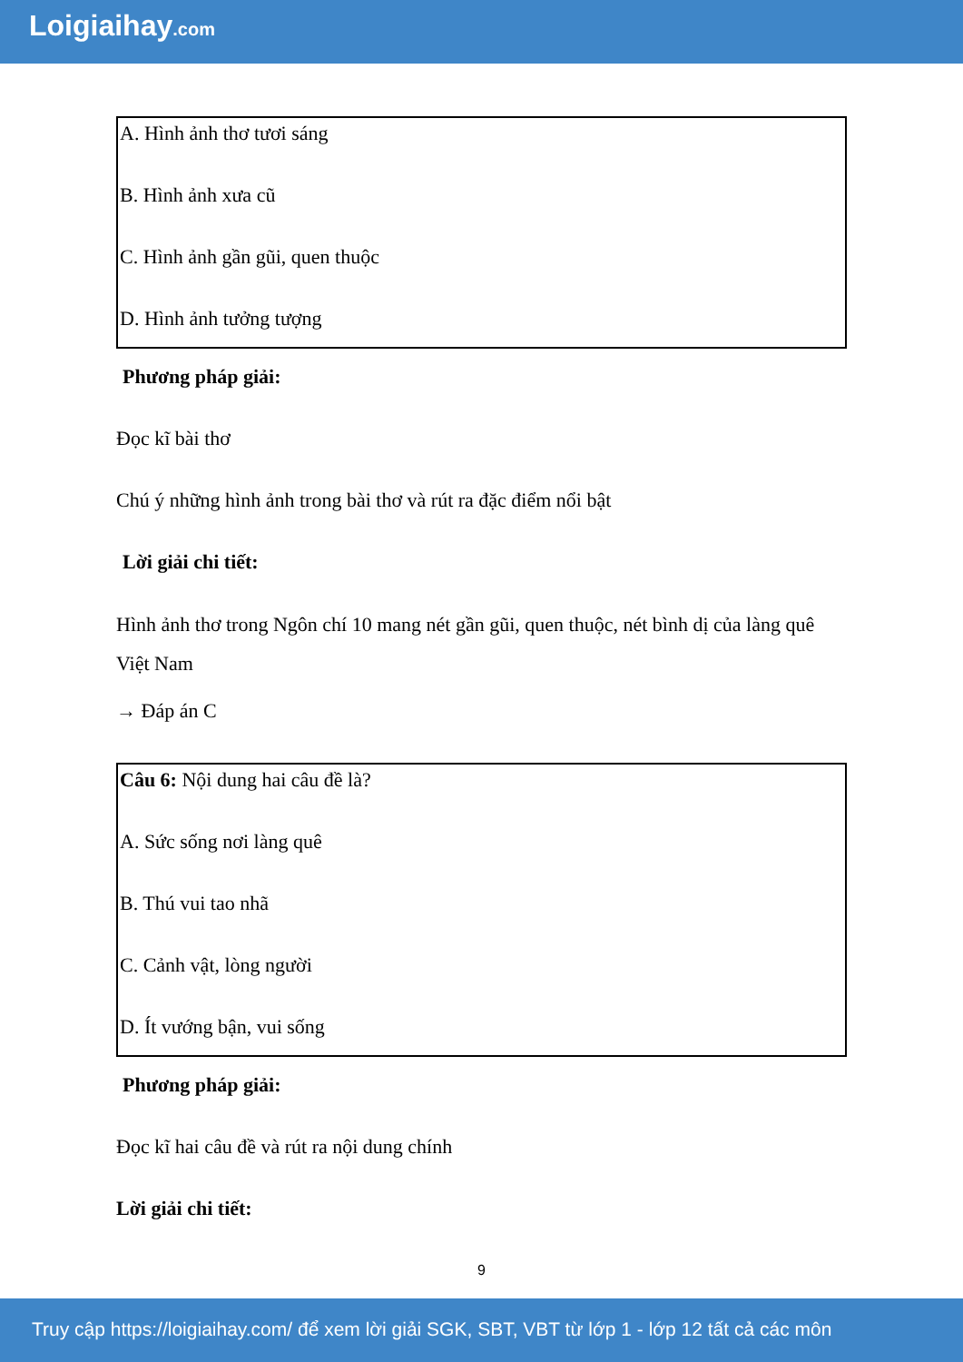Loigiaihay.com
A. Hình ảnh thơ tươi sáng
B. Hình ảnh xưa cũ
C. Hình ảnh gần gũi, quen thuộc
D. Hình ảnh tưởng tượng
Phương pháp giải:
Đọc kĩ bài thơ
Chú ý những hình ảnh trong bài thơ và rút ra đặc điểm nổi bật
Lời giải chi tiết:
Hình ảnh thơ trong Ngôn chí 10 mang nét gần gũi, quen thuộc, nét bình dị của làng quê Việt Nam
→ Đáp án C
Câu 6: Nội dung hai câu đề là?
A. Sức sống nơi làng quê
B. Thú vui tao nhã
C. Cảnh vật, lòng người
D. Ít vướng bận, vui sống
Phương pháp giải:
Đọc kĩ hai câu đề và rút ra nội dung chính
Lời giải chi tiết:
9
Truy cập https://loigiaihay.com/ để xem lời giải SGK, SBT, VBT từ lớp 1 - lớp 12 tất cả các môn